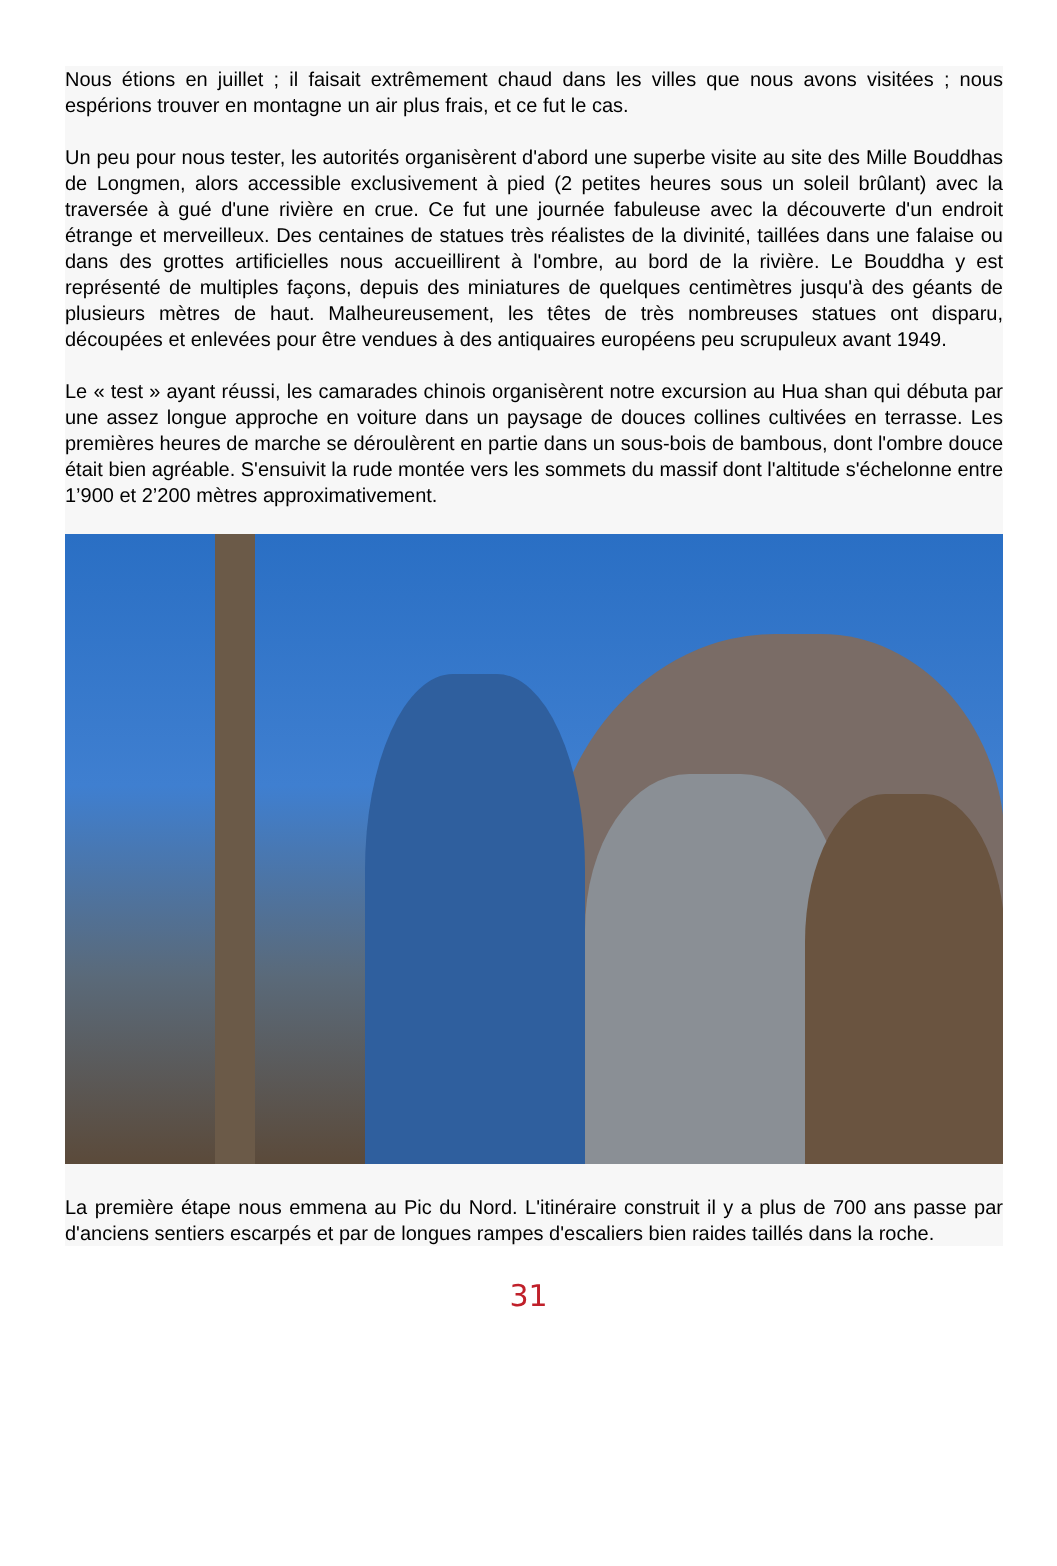Nous étions en juillet ; il faisait extrêmement chaud dans les villes que nous avons visitées ; nous espérions trouver en montagne un air plus frais, et ce fut le cas.
Un peu pour nous tester, les autorités organisèrent d'abord une superbe visite au site des Mille Bouddhas de Longmen, alors accessible exclusivement à pied (2 petites heures sous un soleil brûlant) avec la traversée à gué d'une rivière en crue. Ce fut une journée fabuleuse avec la découverte d'un endroit étrange et merveilleux. Des centaines de statues très réalistes de la divinité, taillées dans une falaise ou dans des grottes artificielles nous accueillirent à l'ombre, au bord de la rivière. Le Bouddha y est représenté de multiples façons, depuis des miniatures de quelques centimètres jusqu'à des géants de plusieurs mètres de haut. Malheureusement, les têtes de très nombreuses statues ont disparu, découpées et enlevées pour être vendues à des antiquaires européens peu scrupuleux avant 1949.
Le « test » ayant réussi, les camarades chinois organisèrent notre excursion au Hua shan qui débuta par une assez longue approche en voiture dans un paysage de douces collines cultivées en terrasse. Les premières heures de marche se déroulèrent en partie dans un sous-bois de bambous, dont l'ombre douce était bien agréable. S'ensuivit la rude montée vers les sommets du massif dont l'altitude s'échelonne entre 1’900 et 2’200 mètres approximativement.
La première étape nous emmena au Pic du Nord. L'itinéraire construit il y a plus de 700 ans passe par d'anciens sentiers escarpés et par de longues rampes d'escaliers bien raides taillés dans la roche.
31